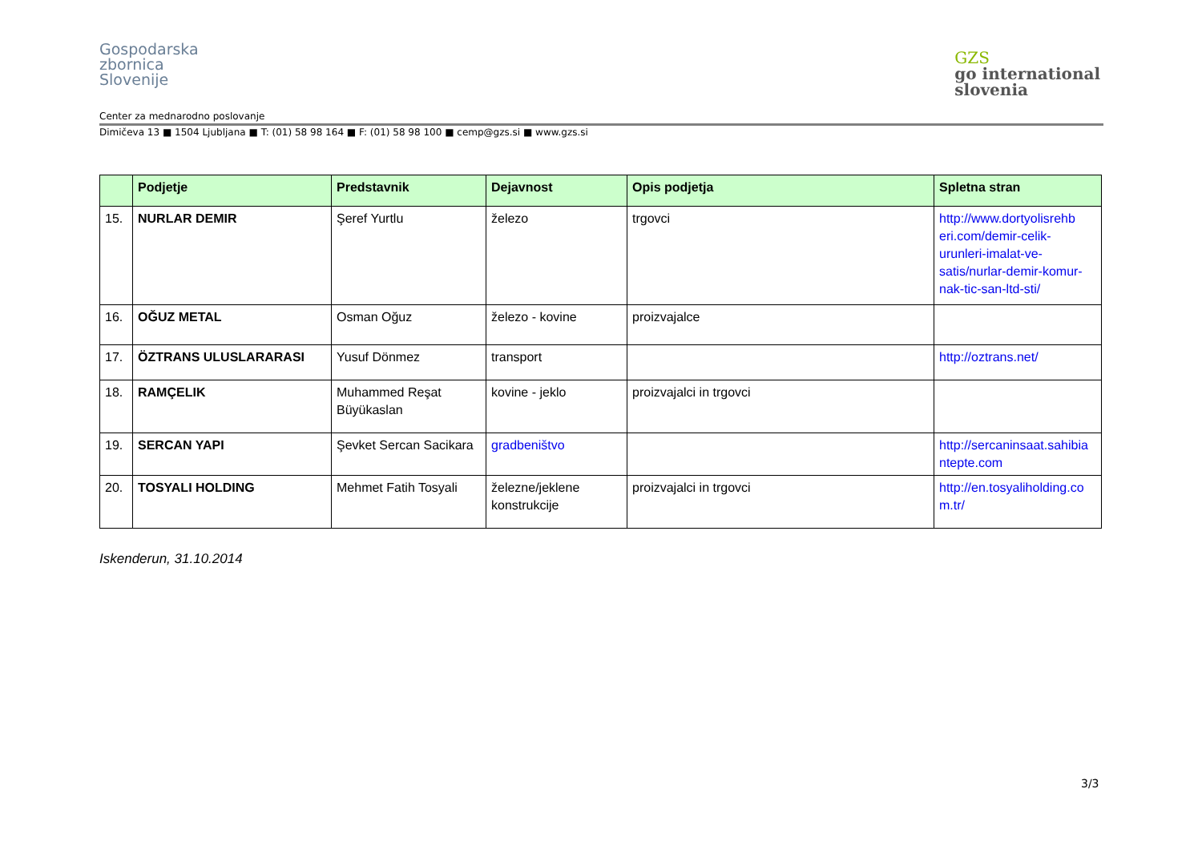Gospodarska
zbornica
Slovenije
GZS
go international
slovenia
Center za mednarodno poslovanje
Dimičeva 13 ■ 1504 Ljubljana ■ T: (01) 58 98 164 ■ F: (01) 58 98 100 ■ cemp@gzs.si ■ www.gzs.si
| | Podjetje | Predstavnik | Dejavnost | Opis podjetja | Spletna stran |
| --- | --- | --- | --- | --- | --- |
| 15. | NURLAR DEMIR | Şeref Yurtlu | železo | trgovci | http://www.dortyolisrehb eri.com/demir-celik-urunleri-imalat-ve-satis/nurlar-demir-komur-nak-tic-san-ltd-sti/ |
| 16. | OĞUZ METAL | Osman Oğuz | železo - kovine | proizvajalce | |
| 17. | ÖZTRANS ULUSLARARASI | Yusuf Dönmez | transport | | http://oztrans.net/ |
| 18. | RAMÇELIK | Muhammed Reşat Büyükaslan | kovine - jeklo | proizvajalci in trgovci | |
| 19. | SERCAN YAPI | Şevket Sercan Sacikara | gradbeništvo | | http://sercaninsaat.sahibia ntepte.com |
| 20. | TOSYALI HOLDING | Mehmet Fatih Tosyali | železne/jeklene konstrukcije | proizvajalci in trgovci | http://en.tosyaliholding.co m.tr/ |
Iskenderun, 31.10.2014
3/3